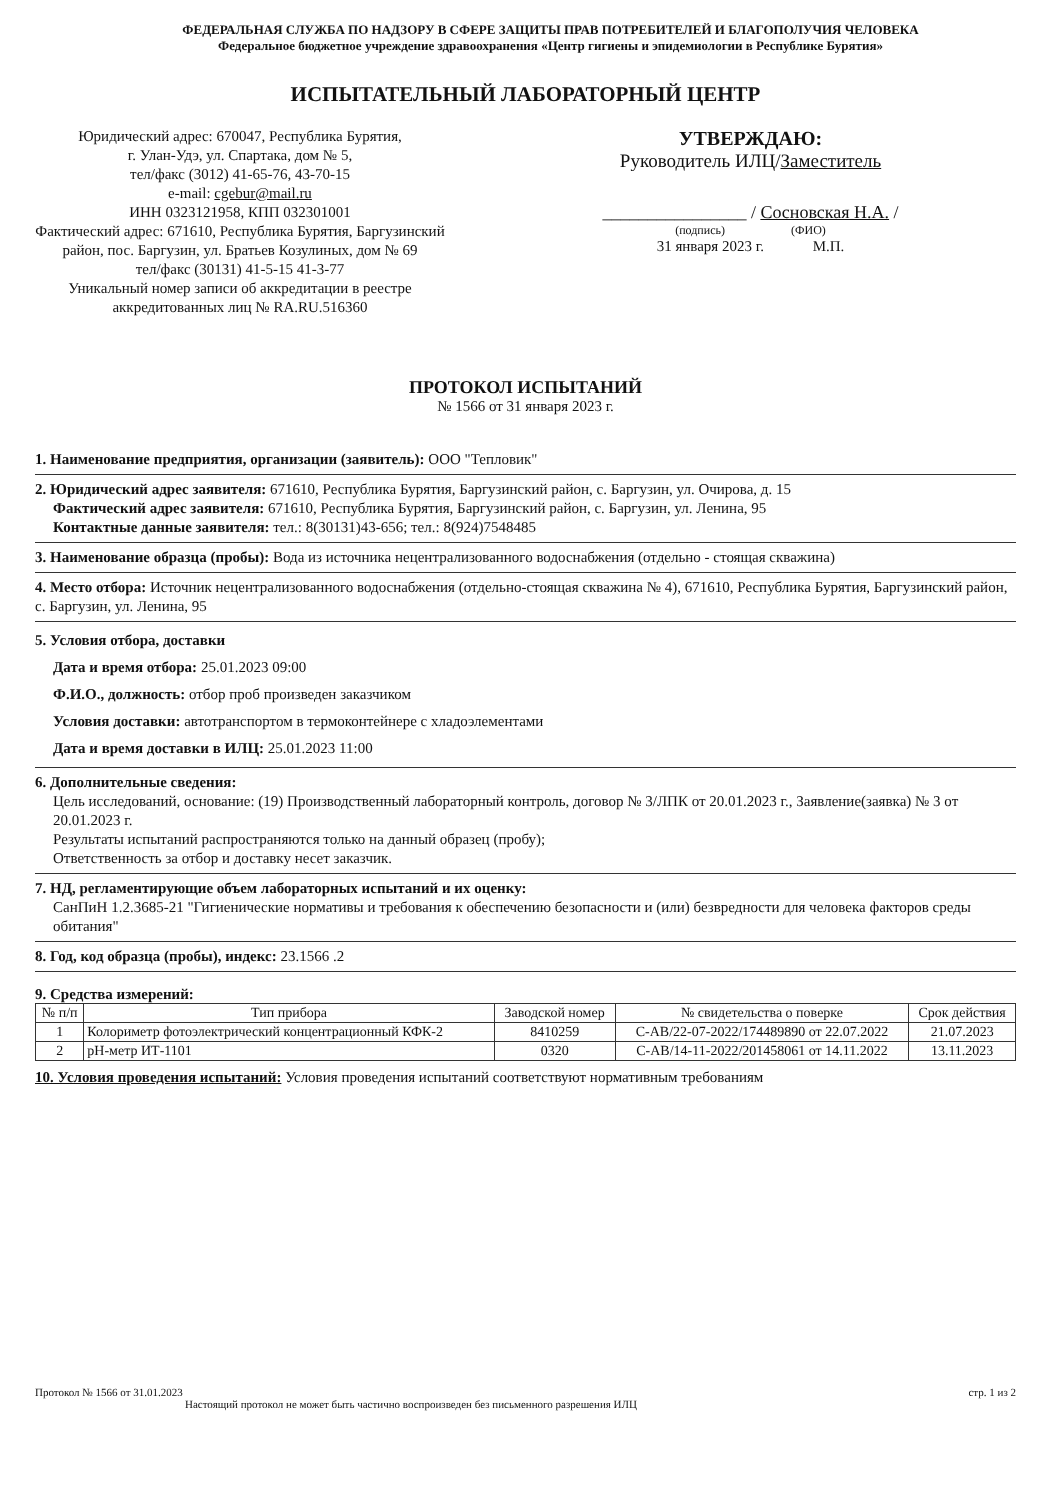ФЕДЕРАЛЬНАЯ СЛУЖБА ПО НАДЗОРУ В СФЕРЕ ЗАЩИТЫ ПРАВ ПОТРЕБИТЕЛЕЙ И БЛАГОПОЛУЧИЯ ЧЕЛОВЕКА
Федеральное бюджетное учреждение здравоохранения «Центр гигиены и эпидемиологии в Республике Бурятия»
ИСПЫТАТЕЛЬНЫЙ ЛАБОРАТОРНЫЙ ЦЕНТР
Юридический адрес: 670047, Республика Бурятия,
г. Улан-Удэ, ул. Спартака, дом № 5,
тел/факс (3012) 41-65-76, 43-70-15
e-mail: cgebur@mail.ru
ИНН 0323121958, КПП 032301001
Фактический адрес: 671610, Республика Бурятия, Баргузинский район, пос. Баргузин, ул. Братьев Козулиных, дом № 69
тел/факс (30131) 41-5-15 41-3-77
Уникальный номер записи об аккредитации в реестре аккредитованных лиц № RA.RU.516360
УТВЕРЖДАЮ:
Руководитель ИЛЦ/Заместитель
________________ / Сосновская Н.А. /
(подпись) (ФИО)
31 января 2023 г. М.П.
ПРОТОКОЛ ИСПЫТАНИЙ
№ 1566 от 31 января 2023 г.
1. Наименование предприятия, организации (заявитель): ООО "Тепловик"
2. Юридический адрес заявителя: 671610, Республика Бурятия, Баргузинский район, с. Баргузин, ул. Очирова, д. 15
Фактический адрес заявителя: 671610, Республика Бурятия, Баргузинский район, с. Баргузин, ул. Ленина, 95
Контактные данные заявителя: тел.: 8(30131)43-656; тел.: 8(924)7548485
3. Наименование образца (пробы): Вода из источника нецентрализованного водоснабжения (отдельно - стоящая скважина)
4. Место отбора: Источник нецентрализованного водоснабжения (отдельно-стоящая скважина № 4), 671610, Республика Бурятия, Баргузинский район, с. Баргузин, ул. Ленина, 95
5. Условия отбора, доставки
Дата и время отбора: 25.01.2023 09:00
Ф.И.О., должность: отбор проб произведен заказчиком
Условия доставки: автотранспортом в термоконтейнере с хладоэлементами
Дата и время доставки в ИЛЦ: 25.01.2023 11:00
6. Дополнительные сведения:
Цель исследований, основание: (19) Производственный лабораторный контроль, договор № 3/ЛПК от 20.01.2023 г., Заявление(заявка) № 3 от 20.01.2023 г.
Результаты испытаний распространяются только на данный образец (пробу);
Ответственность за отбор и доставку несет заказчик.
7. НД, регламентирующие объем лабораторных испытаний и их оценку:
СанПиН 1.2.3685-21 "Гигиенические нормативы и требования к обеспечению безопасности и (или) безвредности для человека факторов среды обитания"
8. Год, код образца (пробы), индекс: 23.1566 .2
9. Средства измерений:
| № п/п | Тип прибора | Заводской номер | № свидетельства о поверке | Срок действия |
| --- | --- | --- | --- | --- |
| 1 | Колориметр фотоэлектрический концентрационный КФК-2 | 8410259 | С-АВ/22-07-2022/174489890 от 22.07.2022 | 21.07.2023 |
| 2 | pH-метр ИТ-1101 | 0320 | С-АВ/14-11-2022/201458061 от 14.11.2022 | 13.11.2023 |
10. Условия проведения испытаний: Условия проведения испытаний соответствуют нормативным требованиям
Протокол № 1566 от 31.01.2023
Настоящий протокол не может быть частично воспроизведен без письменного разрешения ИЛЦ
стр. 1 из 2